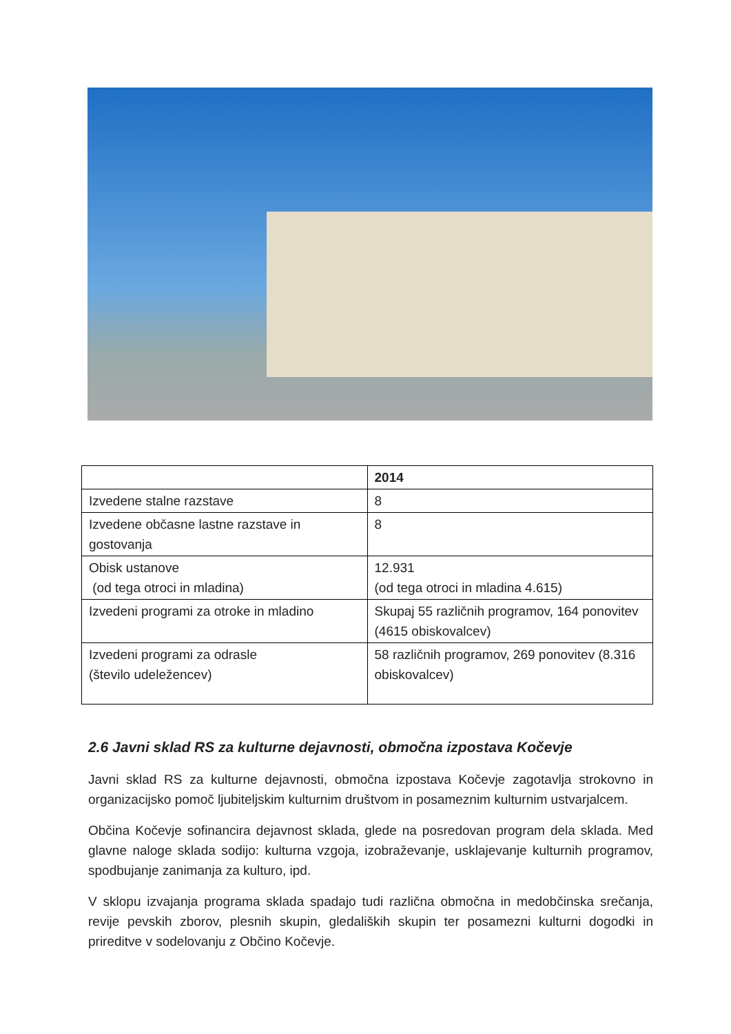| | 2014 |
| Izvedene stalne razstave | 8 |
| Izvedene občasne lastne razstave in gostovanja | 8 |
| Obisk ustanove (od tega otroci in mladina) | 12.931 (od tega otroci in mladina 4.615) |
| Izvedeni programi za otroke in mladino | Skupaj 55 različnih programov, 164 ponovitev (4615 obiskovalcev) |
| Izvedeni programi za odrasle (število udeležencev) | 58 različnih programov, 269 ponovitev (8.316 obiskovalcev) |
2.6 Javni sklad RS za kulturne dejavnosti, območna izpostava Kočevje
Javni sklad RS za kulturne dejavnosti, območna izpostava Kočevje zagotavlja strokovno in organizacijsko pomoč ljubiteljskim kulturnim društvom in posameznim kulturnim ustvarjalcem.
Občina Kočevje sofinancira dejavnost sklada, glede na posredovan program dela sklada. Med glavne naloge sklada sodijo: kulturna vzgoja, izobraževanje, usklajevanje kulturnih programov, spodbujanje zanimanja za kulturo, ipd.
V sklopu izvajanja programa sklada spadajo tudi različna območna in medobčinska srečanja, revije pevskih zborov, plesnih skupin, gledaliških skupin ter posamezni kulturni dogodki in prireditve v sodelovanju z Občino Kočevje.